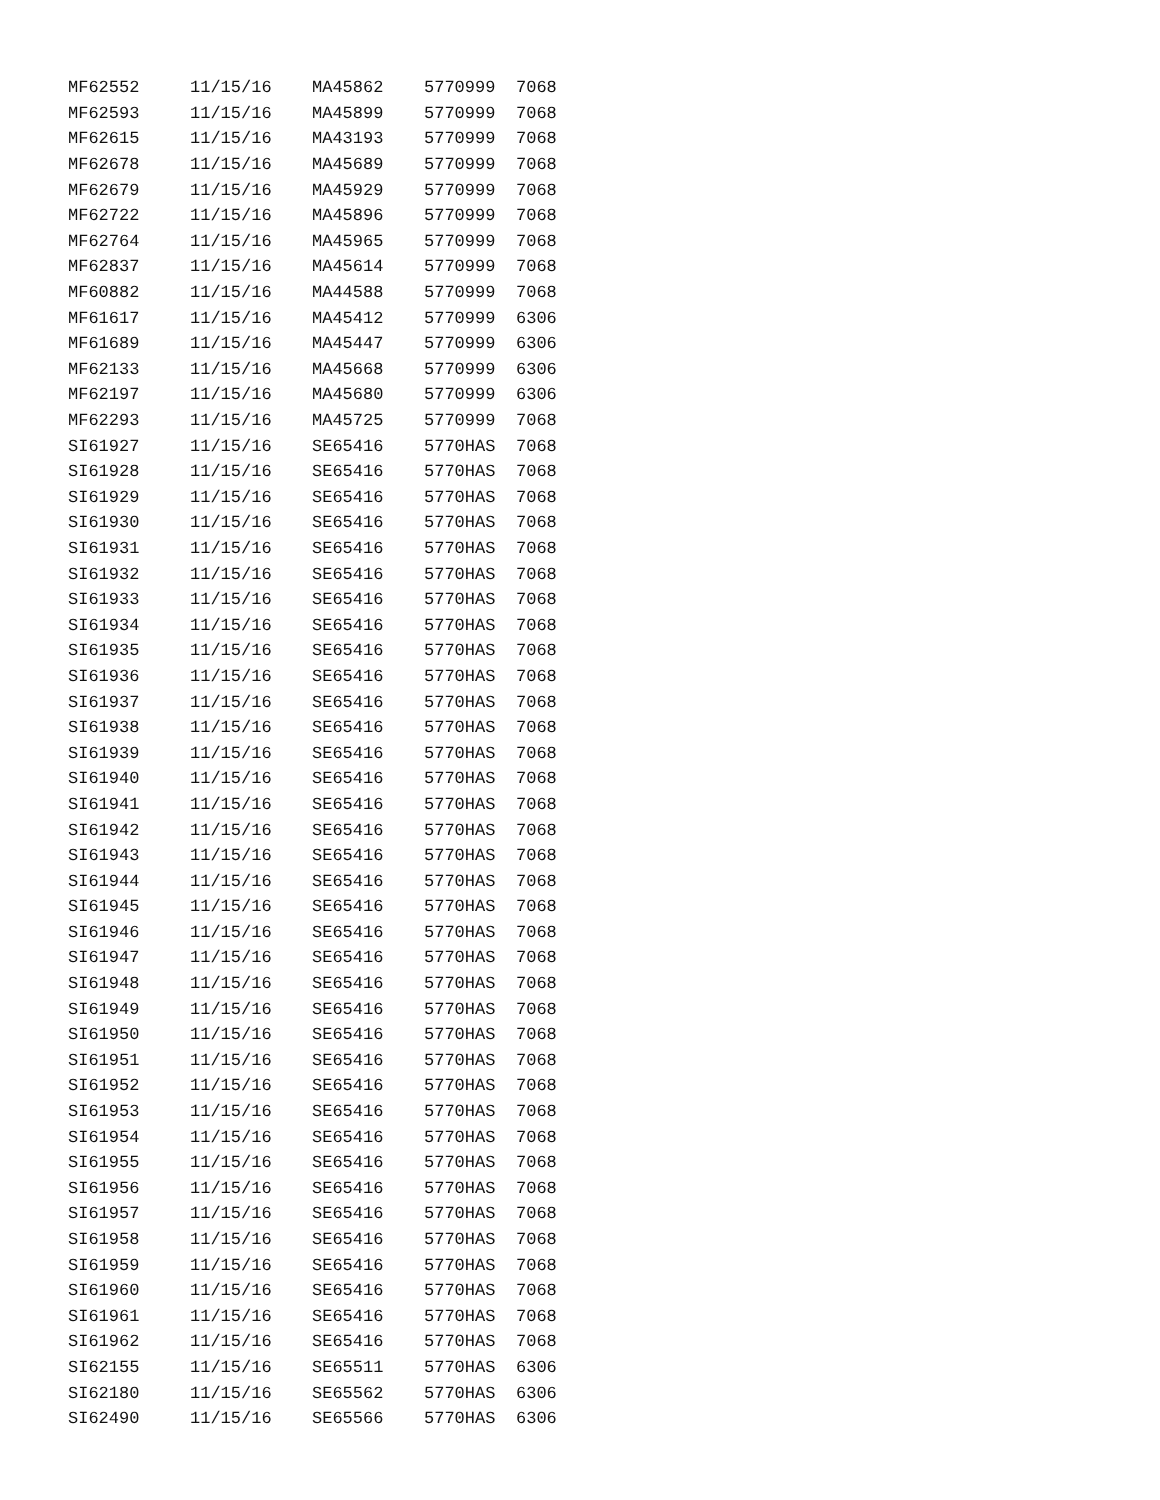| MF62552 | 11/15/16 | MA45862 | 5770999 | 7068 |
| MF62593 | 11/15/16 | MA45899 | 5770999 | 7068 |
| MF62615 | 11/15/16 | MA43193 | 5770999 | 7068 |
| MF62678 | 11/15/16 | MA45689 | 5770999 | 7068 |
| MF62679 | 11/15/16 | MA45929 | 5770999 | 7068 |
| MF62722 | 11/15/16 | MA45896 | 5770999 | 7068 |
| MF62764 | 11/15/16 | MA45965 | 5770999 | 7068 |
| MF62837 | 11/15/16 | MA45614 | 5770999 | 7068 |
| MF60882 | 11/15/16 | MA44588 | 5770999 | 7068 |
| MF61617 | 11/15/16 | MA45412 | 5770999 | 6306 |
| MF61689 | 11/15/16 | MA45447 | 5770999 | 6306 |
| MF62133 | 11/15/16 | MA45668 | 5770999 | 6306 |
| MF62197 | 11/15/16 | MA45680 | 5770999 | 6306 |
| MF62293 | 11/15/16 | MA45725 | 5770999 | 7068 |
| SI61927 | 11/15/16 | SE65416 | 5770HAS | 7068 |
| SI61928 | 11/15/16 | SE65416 | 5770HAS | 7068 |
| SI61929 | 11/15/16 | SE65416 | 5770HAS | 7068 |
| SI61930 | 11/15/16 | SE65416 | 5770HAS | 7068 |
| SI61931 | 11/15/16 | SE65416 | 5770HAS | 7068 |
| SI61932 | 11/15/16 | SE65416 | 5770HAS | 7068 |
| SI61933 | 11/15/16 | SE65416 | 5770HAS | 7068 |
| SI61934 | 11/15/16 | SE65416 | 5770HAS | 7068 |
| SI61935 | 11/15/16 | SE65416 | 5770HAS | 7068 |
| SI61936 | 11/15/16 | SE65416 | 5770HAS | 7068 |
| SI61937 | 11/15/16 | SE65416 | 5770HAS | 7068 |
| SI61938 | 11/15/16 | SE65416 | 5770HAS | 7068 |
| SI61939 | 11/15/16 | SE65416 | 5770HAS | 7068 |
| SI61940 | 11/15/16 | SE65416 | 5770HAS | 7068 |
| SI61941 | 11/15/16 | SE65416 | 5770HAS | 7068 |
| SI61942 | 11/15/16 | SE65416 | 5770HAS | 7068 |
| SI61943 | 11/15/16 | SE65416 | 5770HAS | 7068 |
| SI61944 | 11/15/16 | SE65416 | 5770HAS | 7068 |
| SI61945 | 11/15/16 | SE65416 | 5770HAS | 7068 |
| SI61946 | 11/15/16 | SE65416 | 5770HAS | 7068 |
| SI61947 | 11/15/16 | SE65416 | 5770HAS | 7068 |
| SI61948 | 11/15/16 | SE65416 | 5770HAS | 7068 |
| SI61949 | 11/15/16 | SE65416 | 5770HAS | 7068 |
| SI61950 | 11/15/16 | SE65416 | 5770HAS | 7068 |
| SI61951 | 11/15/16 | SE65416 | 5770HAS | 7068 |
| SI61952 | 11/15/16 | SE65416 | 5770HAS | 7068 |
| SI61953 | 11/15/16 | SE65416 | 5770HAS | 7068 |
| SI61954 | 11/15/16 | SE65416 | 5770HAS | 7068 |
| SI61955 | 11/15/16 | SE65416 | 5770HAS | 7068 |
| SI61956 | 11/15/16 | SE65416 | 5770HAS | 7068 |
| SI61957 | 11/15/16 | SE65416 | 5770HAS | 7068 |
| SI61958 | 11/15/16 | SE65416 | 5770HAS | 7068 |
| SI61959 | 11/15/16 | SE65416 | 5770HAS | 7068 |
| SI61960 | 11/15/16 | SE65416 | 5770HAS | 7068 |
| SI61961 | 11/15/16 | SE65416 | 5770HAS | 7068 |
| SI61962 | 11/15/16 | SE65416 | 5770HAS | 7068 |
| SI62155 | 11/15/16 | SE65511 | 5770HAS | 6306 |
| SI62180 | 11/15/16 | SE65562 | 5770HAS | 6306 |
| SI62490 | 11/15/16 | SE65566 | 5770HAS | 6306 |